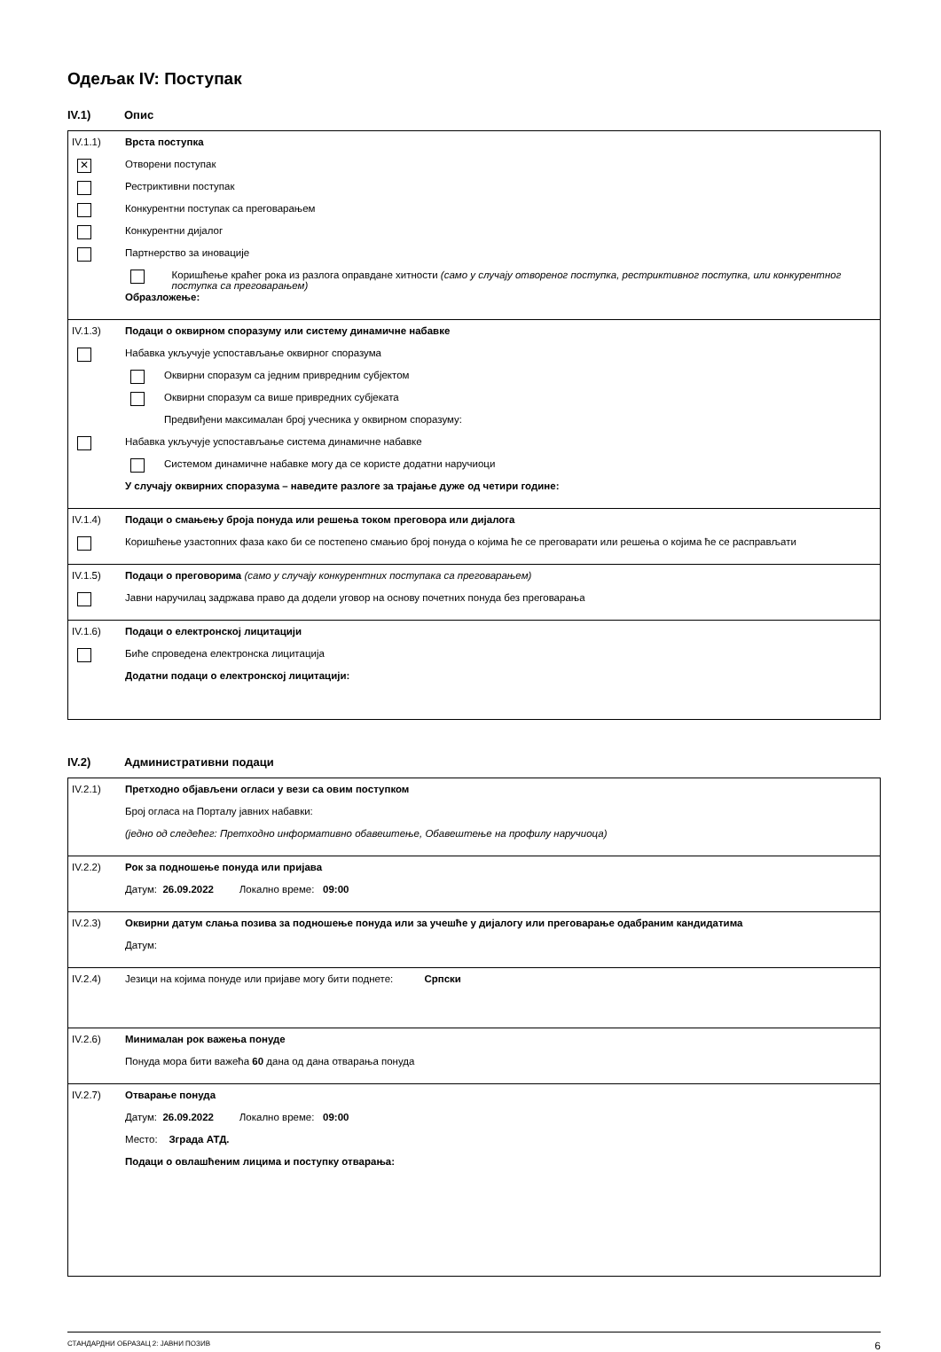Одељак IV: Поступак
IV.1) Опис
IV.1.1) Врста поступка
✕
Отворени поступак
Рестриктивни поступак
Конкурентни поступак са преговарањем
Конкурентни дијалог
Партнерство за иновације
Коришћење краћег рока из разлога оправдане хитности (само у случају отвореног поступка, рестриктивног поступка, или конкурентног поступка са преговарањем)
Образложење:
IV.1.3) Подаци о оквирном споразуму или систему динамичне набавке
Набавка укључује успостављање оквирног споразума
Оквирни споразум са једним привредним субјектом
Оквирни споразум са више привредних субјеката
Предвиђени максималан број учесника у оквирном споразуму:
Набавка укључује успостављање система динамичне набавке
Системом динамичне набавке могу да се користе додатни наручиоци
У случају оквирних споразума – наведите разлоге за трајање дуже од четири године:
IV.1.4) Подаци о смањењу броја понуда или решења током преговора или дијалога
Коришћење узастопних фаза како би се постепено смањио број понуда о којима ће се преговарати или решења о којима ће се расправљати
IV.1.5) Подаци о преговорима (само у случају конкурентних поступака са преговарањем)
Јавни наручилац задржава право да додели уговор на основу почетних понуда без преговарања
IV.1.6) Подаци о електронској лицитацији
Биће спроведена електронска лицитација
Додатни подаци о електронској лицитацији:
IV.2) Административни подаци
IV.2.1) Претходно објављени огласи у вези са овим поступком
Број огласа на Порталу јавних набавки:
(једно од следећег: Претходно информативно обавештење, Обавештење на профилу наручиоца)
IV.2.2) Рок за подношење понуда или пријава
Датум: 26.09.2022 Локално време: 09:00
IV.2.3) Оквирни датум слања позива за подношење понуда или за учешће у дијалогу или преговарање одабраним кандидатима
Датум:
IV.2.4) Језици на којима понуде или пријаве могу бити поднете: Српски
IV.2.6) Минималан рок важења понуде
Понуда мора бити важећа 60 дана од дана отварања понуда
IV.2.7) Отварање понуда
Датум: 26.09.2022 Локално време: 09:00
Место: Зграда АТД.
Подаци о овлашћеним лицима и поступку отварања:
СТАНДАРДНИ ОБРАЗАЦ 2: ЈАВНИ ПОЗИВ 6